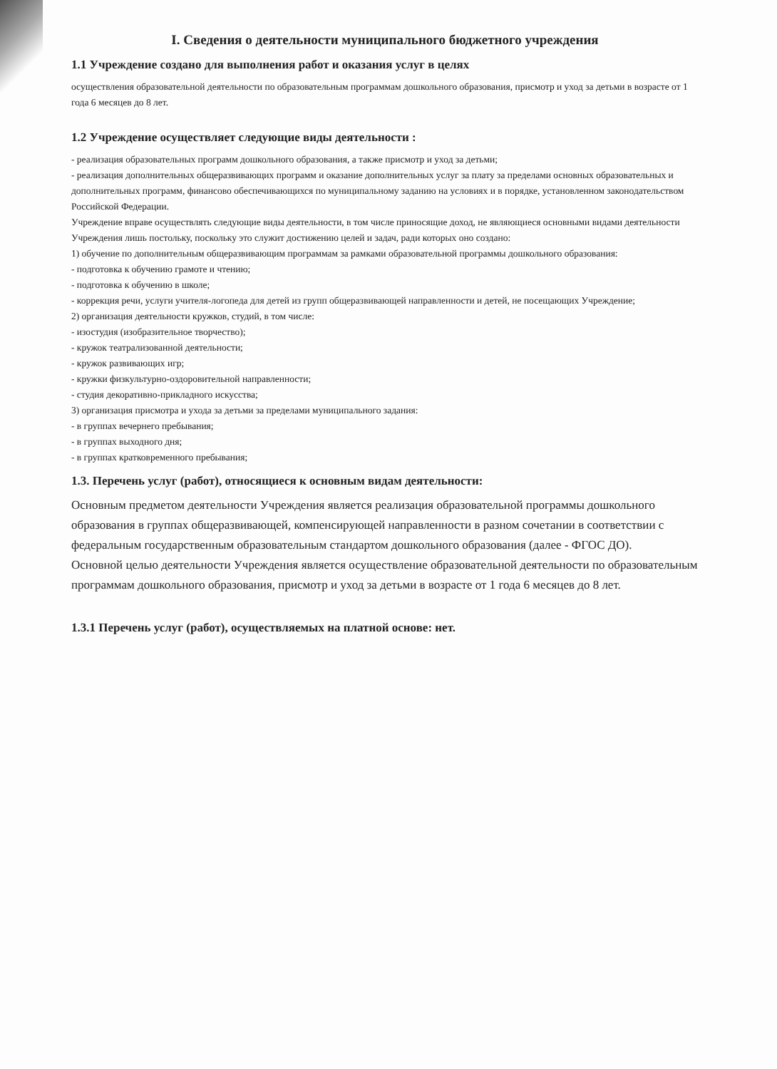I. Сведения о деятельности муниципального бюджетного учреждения
1.1 Учреждение создано для выполнения работ и оказания услуг в целях
осуществления образовательной деятельности по образовательным программам дошкольного образования, присмотр и уход за детьми в возрасте от 1 года 6 месяцев до 8 лет.
1.2 Учреждение осуществляет следующие виды деятельности :
- реализация образовательных программ дошкольного образования, а также присмотр и уход за детьми;
- реализация дополнительных общеразвивающих программ и оказание дополнительных услуг за плату за пределами основных образовательных и дополнительных программ, финансово обеспечивающихся по муниципальному заданию на условиях и в порядке, установленном законодательством Российской Федерации.
Учреждение вправе осуществлять следующие виды деятельности, в том числе приносящие доход, не являющиеся основными видами деятельности Учреждения лишь постольку, поскольку это служит достижению целей и задач, ради которых оно создано:
1) обучение по дополнительным общеразвивающим программам за рамками образовательной программы дошкольного образования:
- подготовка к обучению грамоте и чтению;
- подготовка к обучению в школе;
- коррекция речи, услуги учителя-логопеда для детей из групп общеразвивающей направленности и детей, не посещающих Учреждение;
2) организация деятельности кружков, студий, в том числе:
- изостудия (изобразительное творчество);
- кружок театрализованной деятельности;
- кружок развивающих игр;
- кружки физкультурно-оздоровительной направленности;
- студия декоративно-прикладного искусства;
3) организация присмотра и ухода за детьми за пределами муниципального задания:
- в группах вечернего пребывания;
- в группах выходного дня;
- в группах кратковременного пребывания;
1.3. Перечень услуг (работ), относящиеся к основным видам деятельности:
Основным предметом деятельности Учреждения является реализация образовательной программы дошкольного образования в группах общеразвивающей, компенсирующей направленности в разном сочетании в соответствии с федеральным государственным образовательным стандартом дошкольного образования (далее - ФГОС ДО).
Основной целью деятельности Учреждения является осуществление образовательной деятельности по образовательным программам дошкольного образования, присмотр и уход за детьми в возрасте от 1 года 6 месяцев до 8 лет.
1.3.1 Перечень услуг (работ), осуществляемых на платной основе: нет.